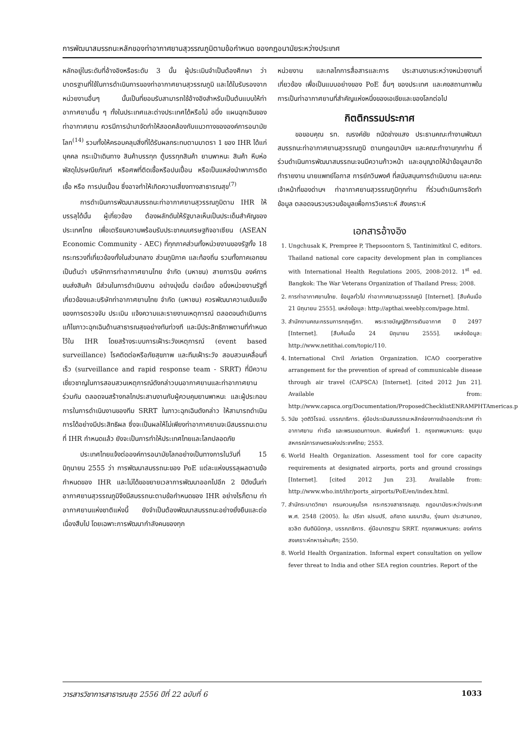การพัฒนาสมรรถนะหลักของท่าอากาศยานสุวรรณภูมิตามข้อกำหนด ของกฎอนามัยระหว่างประเทศ
หลักอยู่ในระดับที่อ้างอิงหรือระดับ 3 นั้น ผู้ประเมินจำเป็นต้องศึกษา ว่ามาตรฐานที่ใช้ในการดำเนินการของท่าอากาศยานสุวรรณภูมิ และได้ใบรับรองจากหน่วยงานอื่นๆ นั้นเป็นที่ยอมรับสามารถใช้อ้างอิงสำหรับเป็นต้นแบบให้ท่าอากาศยานอื่น ๆ ทั้งในประเทศและต่างประเทศได้หรือไม่ อนึ่ง แผนฉุกเฉินของท่าอากาศยาน ควรมีการนำมาจัดทำให้สอดคล้องกับแนวทางขององค์การอนามัยโลก<sup>(14)</sup> รวมทั้งให้ครอบคลุมสิ่งที่ได้รับผลกระทบตามมาตรา 1 ของ IHR ได้แก่ บุคคล กระเป๋าเดินทาง สินค้าบรรทุก ตู้บรรทุกสินค้า ยานพาหนะ สินค้า หีบห่อพัสดุไปรษณียภัณฑ์ หรือศพที่ติดเชื้อหรือปนเปื้อน หรือเป็นแหล่งนำพาการติดเชื้อ หรือ การปนเปื้อน ซึ่งอาจทำให้เกิดความเสี่ยงทางสาธารณสุข<sup>(7)</sup>
การดำเนินการพัฒนาสมรรถนะท่าอากาศยานสุวรรณภูมิตาม IHR ให้บรรลุได้นั้น ผู้เกี่ยวข้อง ต้องผลักดันให้รัฐบาลเห็นเป็นประเด็นสำคัญของประเทศไทย เพื่อเตรียมความพร้อมรับประชาคมเศรษฐกิจอาเซียน (ASEAN Economic Community - AEC) ที่ทุกภาคส่วนทั้งหน่วยงานของรัฐทั้ง 18 กระทรวงที่เกี่ยวข้องทั้งในส่วนกลาง ส่วนภูมิภาค และท้องถิ่น รวมทั้งภาคเอกชน เป็นต้นว่า บริษัทการท่าอากาศยานไทย จำกัด (มหาชน) สายการบิน องค์การขนส่งสินค้า มีส่วนในการดำเนินงาน อย่างมุ่งมั่น ต่อเนื่อง อนึ่งหน่วยงานรัฐที่เกี่ยวข้องและบริษัทท่าอากาศยานไทย จำกัด (มหาชน) ควรพัฒนาความเข้มแข็งของการตรวจจับ ประเมิน แจ้งความและรายงานเหตุการณ์ ตลอดจนดำเนินการแก้ไขภาวะฉุกเฉินด้านสาธารณสุขอย่างทันท่วงที และมีประสิทธิภาพตามที่กำหนดไว้ใน IHR โดยสร้างระบบการเฝ้าระวังเหตุการณ์ (event based surveillance) โรคติดต่อหรือภัยสุขภาพ และทีมเฝ้าระวัง สอบสวนเคลื่อนที่เร็ว (surveillance and rapid response team - SRRT) ที่มีความเชี่ยวชาญในการสอบสวนเหตุการณ์ดังกล่าวบนอากาศยานและท่าอากาศยาน ร่วมกัน ตลอดจนสร้างกลไกประสานงานกับผู้ควบคุมยานพาหนะ และผู้ประกอบการในการดำเนินงานของทีม SRRT ในภาวะฉุกเฉินดังกล่าว ให้สามารถดำเนินการได้อย่างมีประสิทธิผล ซึ่งจะเป็นผลให้ไม่เพียงท่าอากาศยานจะมีสมรรถนะตามที่ IHR กำหนดแล้ว ยังจะเป็นการทำให้ประเทศไทยและโลกปลอดภัย
ประเทศไทยแจ้งต่อองค์การอนามัยโลกอย่างเป็นทางการในวันที่ 15 มิถุนายน 2555 ว่า การพัฒนาสมรรถนะของ PoE แต่ละแห่งบรรลุผลตามข้อกำหนดของ IHR และไม่ได้ขอขยายเวลาการพัฒนาออกไปอีก 2 ปีดังนั้นท่าอากาศยานสุวรรณภูมิจึงมีสมรรถนะตามข้อกำหนดของ IHR อย่างไรก็ตาม ท่าอากาศยานแห่งชาติแห่งนี้ ยังจำเป็นต้องพัฒนาสมรรถนะอย่างยั่งยืนและต่อเนื่องสืบไป โดยเฉพาะการพัฒนากำลังคนของทุก
หน่วยงาน และกลไกการสื่อสารและการ ประสานงานระหว่างหน่วยงานที่เกี่ยวข้อง เพื่อเป็นแบบอย่างของ PoE อื่นๆ ของประเทศ และคงสถานภาพในการเป็นท่าอากาศยานที่สำคัญแห่งหนึ่งของเอเชียและของโลกต่อไป
กิตติกรรมประกาศ
ขอขอบคุณ รท. ณรงค์ชัย ถนัดช่างแสง ประธานคณะทำงานพัฒนาสมรรถนะท่าอากาศยานสุวรรณภูมิ ตามกฎอนามัยฯ และคณะทำงานทุกท่าน ที่ร่วมดำเนินการพัฒนาสมรรถนะจนมีความก้าวหน้า และอนุญาตให้นำข้อมูลมาจัดทำรายงาน นายแพทย์โอภาส การย์กวินพงศ์ ที่สนับสนุนการดำเนินงาน และคณะเจ้าหน้าที่ของด่านฯ ท่าอากาศยานสุวรรณภูมิทุกท่าน ที่ร่วมดำเนินการจัดทำข้อมูล ตลอดจนรวบรวมข้อมูลเพื่อการวิเคราะห์ สังเคราะห์
เอกสารอ้างอิง
1. Ungchusak K, Prempree P, Thepsoontorn S, Tantinimitkul C, editors. Thailand national core capacity development plan in compliances with International Health Regulations 2005, 2008-2012. 1<sup>st</sup> ed. Bangkok: The War Veterans Organization of Thailand Press; 2008.
2. การท่าอากาศยานไทย. ข้อมูลทั่วไป ท่าอากาศยานสุวรรณภูมิ [Internet]. [สืบค้นเมื่อ 21 มิถุนายน 2555]. แหล่งข้อมูล: http://apthai.weebly.com/page.html.
3. สำนักงานคณะกรรมการกฤษฎีกา. พระราชบัญญัติการเดินอากาศ ปี 2497 [Internet]. [สืบค้นเมื่อ 24 มิถุนายน 2555]. แหล่งข้อมูล: http://www.netithai.com/topic/110.
4. International Civil Aviation Organization. ICAO coorperative arrangement for the prevention of spread of communicable disease through air travel (CAPSCA) [Internet]. [cited 2012 Jun 21]. Available from: http://www.capsca.org/Documentation/ProposedChecklistENRAMPHTAmericas.pdf.
5. วินัย วุตติวิโรจน์. บรรณาธิการ. คู่มือประเมินสมรรถนะหลักช่องทางเข้าออกประเทศ ท่าอากาศยาน ท่าเรือ และพรมแดนทางบก. พิมพ์ครั้งที่ 1. กรุงเทพมหานคร: ชุมนุมสหกรณ์การเกษตรแห่งประเทศไทย; 2553.
6. World Health Organization. Assessment tool for core capacity requirements at designated airports, ports and ground crossings [Internet]. [cited 2012 Jun 23]. Available from: http://www.who.int/ihr/ports_airports/PoE/en/index.html.
7. สำนักระบาดวิทยา กรมควบคุมโรค กระทรวงสาธารณสุข. กฎอนามัยระหว่างประเทศ พ.ศ. 2548 (2005). ใน: ปรีชา เปรมปรี, อภิชาต เมฆมาสิน, รุ่งนภา ประสานทอง, ชวลิต ตันตินิมิตกุล, บรรณาธิการ. คู่มือมาตรฐาน SRRT. กรุงเทพมหานคร: องค์การสงเคราะห์ทหารผ่านศึก; 2550.
8. World Health Organization. Informal expert consultation on yellow fever threat to India and other SEA region countries. Report of the
วารสารวิชาการสาธารณสุข 2556 ปีที่ 22 ฉบับที่ 6 1033